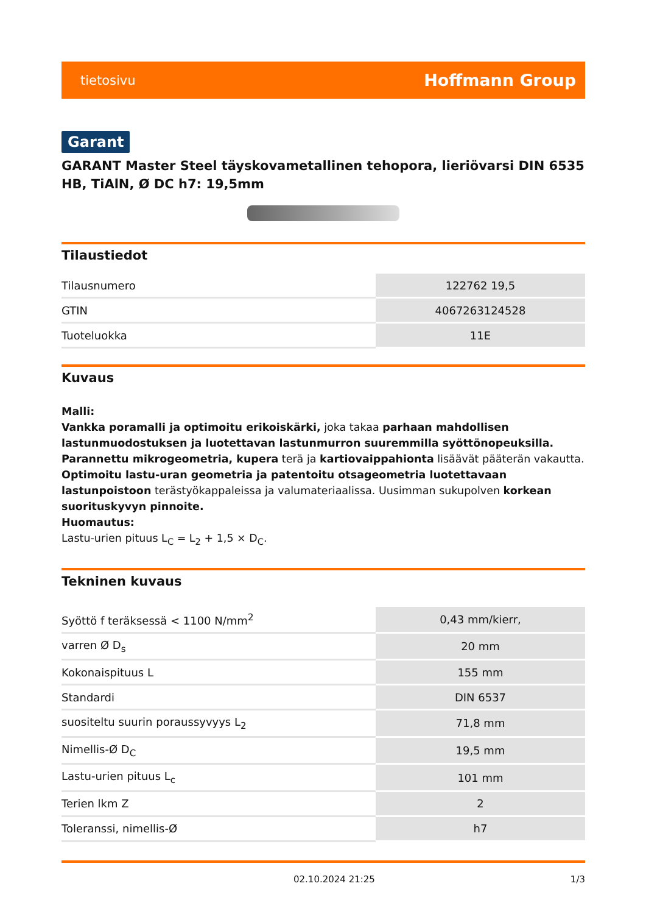tietosivu Hoffmann Group
Garant
GARANT Master Steel täyskovametallinen tehopora, lieriövarsi DIN 6535 HB, TiAlN, Ø DC h7: 19,5mm
Tilaustiedot
| Tilausnumero | 122762 19,5 |
| GTIN | 4067263124528 |
| Tuoteluokka | 11E |
Kuvaus
Malli:
Vankka poramalli ja optimoitu erikoiskärki, joka takaa parhaan mahdollisen lastunmuodostuksen ja luotettavan lastunmurron suuremmilla syöttönopeuksilla.
Parannettu mikrogeometria, kupera terä ja kartiovaippahionta lisäävät pääterän vakautta.
Optimoitu lastu-uran geometria ja patentoitu otsageometria luotettavaan lastunpoistoon terästyökappaleissa ja valumateriaalissa. Uusimman sukupolven korkean suorituskyvyn pinnoite.
Huomautus:
Lastu-urien pituus L<sub>C</sub> = L<sub>2</sub> + 1,5 × D<sub>C</sub>.
Tekninen kuvaus
| Syöttö f teräksessä < 1100 N/mm<sup>2</sup> | 0,43 mm/kierr, |
| varren Ø D<sub>s</sub> | 20 mm |
| Kokonaispituus L | 155 mm |
| Standardi | DIN 6537 |
| suositeltu suurin poraussyvyys L<sub>2</sub> | 71,8 mm |
| Nimellis-Ø D<sub>C</sub> | 19,5 mm |
| Lastu-urien pituus L<sub>c</sub> | 101 mm |
| Terien lkm Z | 2 |
| Toleranssi, nimellis-Ø | h7 |
02.10.2024 21:25 1/3